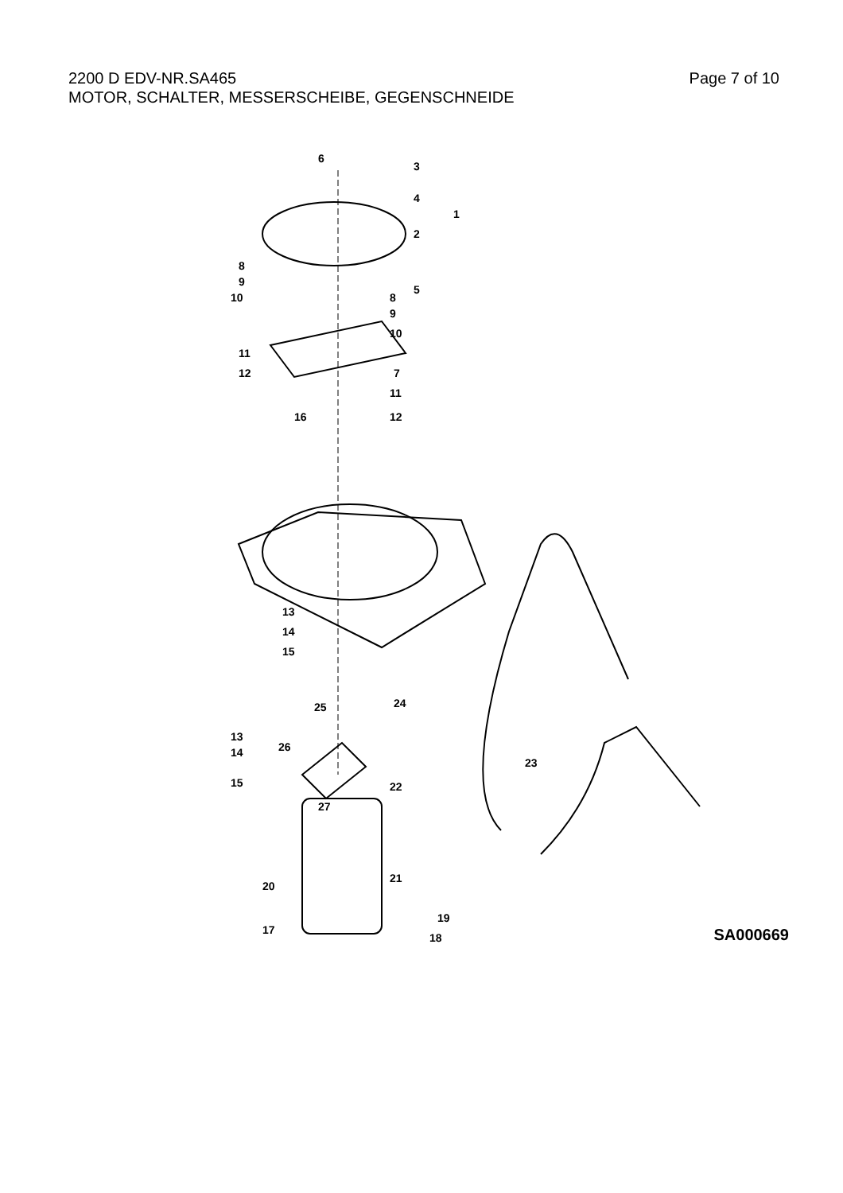2200 D EDV-NR.SA465
MOTOR, SCHALTER, MESSERSCHEIBE, GEGENSCHNEIDE
Page 7 of 10
6
3
4
1
2
5
8
9
10
8
9
10
11
12
7
11
12
16
13
14
15
25
24
13
26
14
15
23
22
27
21
20
19
18
17
SA000669